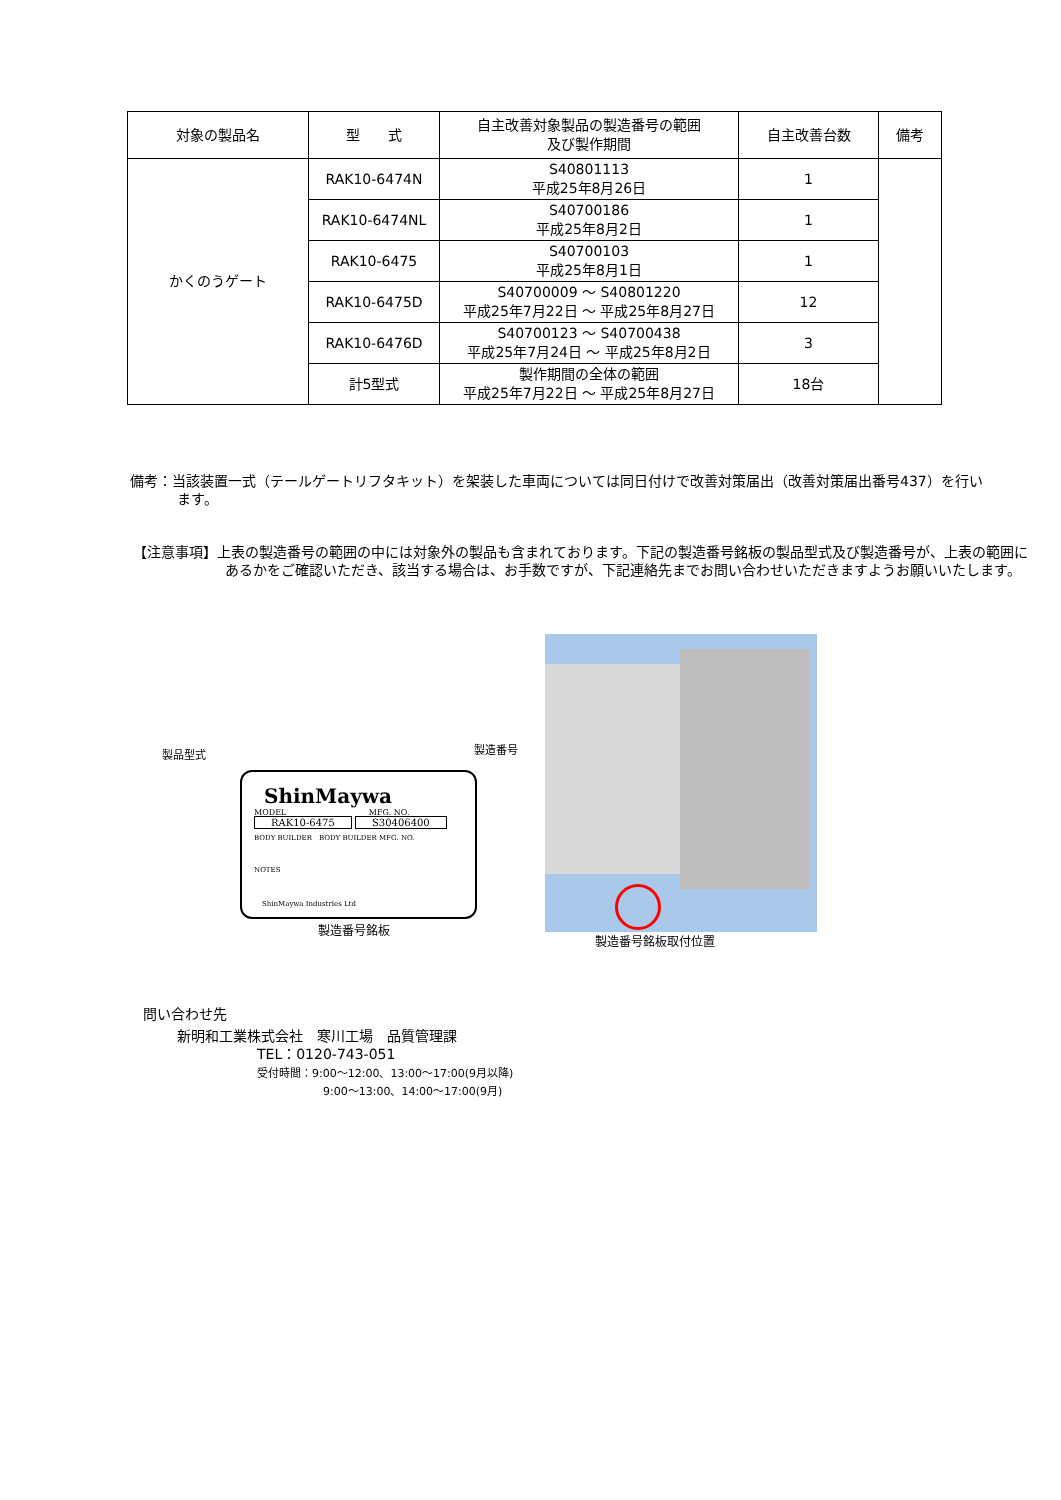| 対象の製品名 | 型 式 | 自主改善対象製品の製造番号の範囲 及び製作期間 | 自主改善台数 | 備考 |
| --- | --- | --- | --- | --- |
| かくのうゲート | RAK10-6474N | S40801113 平成25年8月26日 | 1 | |
| | RAK10-6474NL | S40700186 平成25年8月2日 | 1 | |
| | RAK10-6475 | S40700103 平成25年8月1日 | 1 | |
| | RAK10-6475D | S40700009 ～ S40801220 平成25年7月22日 ～ 平成25年8月27日 | 12 | |
| | RAK10-6476D | S40700123 ～ S40700438 平成25年7月24日 ～ 平成25年8月2日 | 3 | |
| | 計5型式 | 製作期間の全体の範囲 平成25年7月22日 ～ 平成25年8月27日 | 18台 | |
備考：当該装置一式（テールゲートリフタキット）を架装した車両については同日付けで改善対策届出（改善対策届出番号437）を行います。
【注意事項】上表の製造番号の範囲の中には対象外の製品も含まれております。下記の製造番号銘板の製品型式及び製造番号が、上表の範囲にあるかをご確認いただき、該当する場合は、お手数ですが、下記連絡先までお問い合わせいただきますようお願いいたします。
製品型式 製造番号
ShinMaywa
MODEL MFG. NO.
RAK10-6475 S30406400
BODY BUILDER　BODY BUILDER MFG. NO.
NOTES
ShinMaywa Industries Ltd
製造番号銘板
製造番号銘板取付位置
問い合わせ先
新明和工業株式会社　寒川工場　品質管理課
TEL：0120-743-051
受付時間：9:00～12:00、13:00～17:00(9月以降)
9:00～13:00、14:00～17:00(9月)